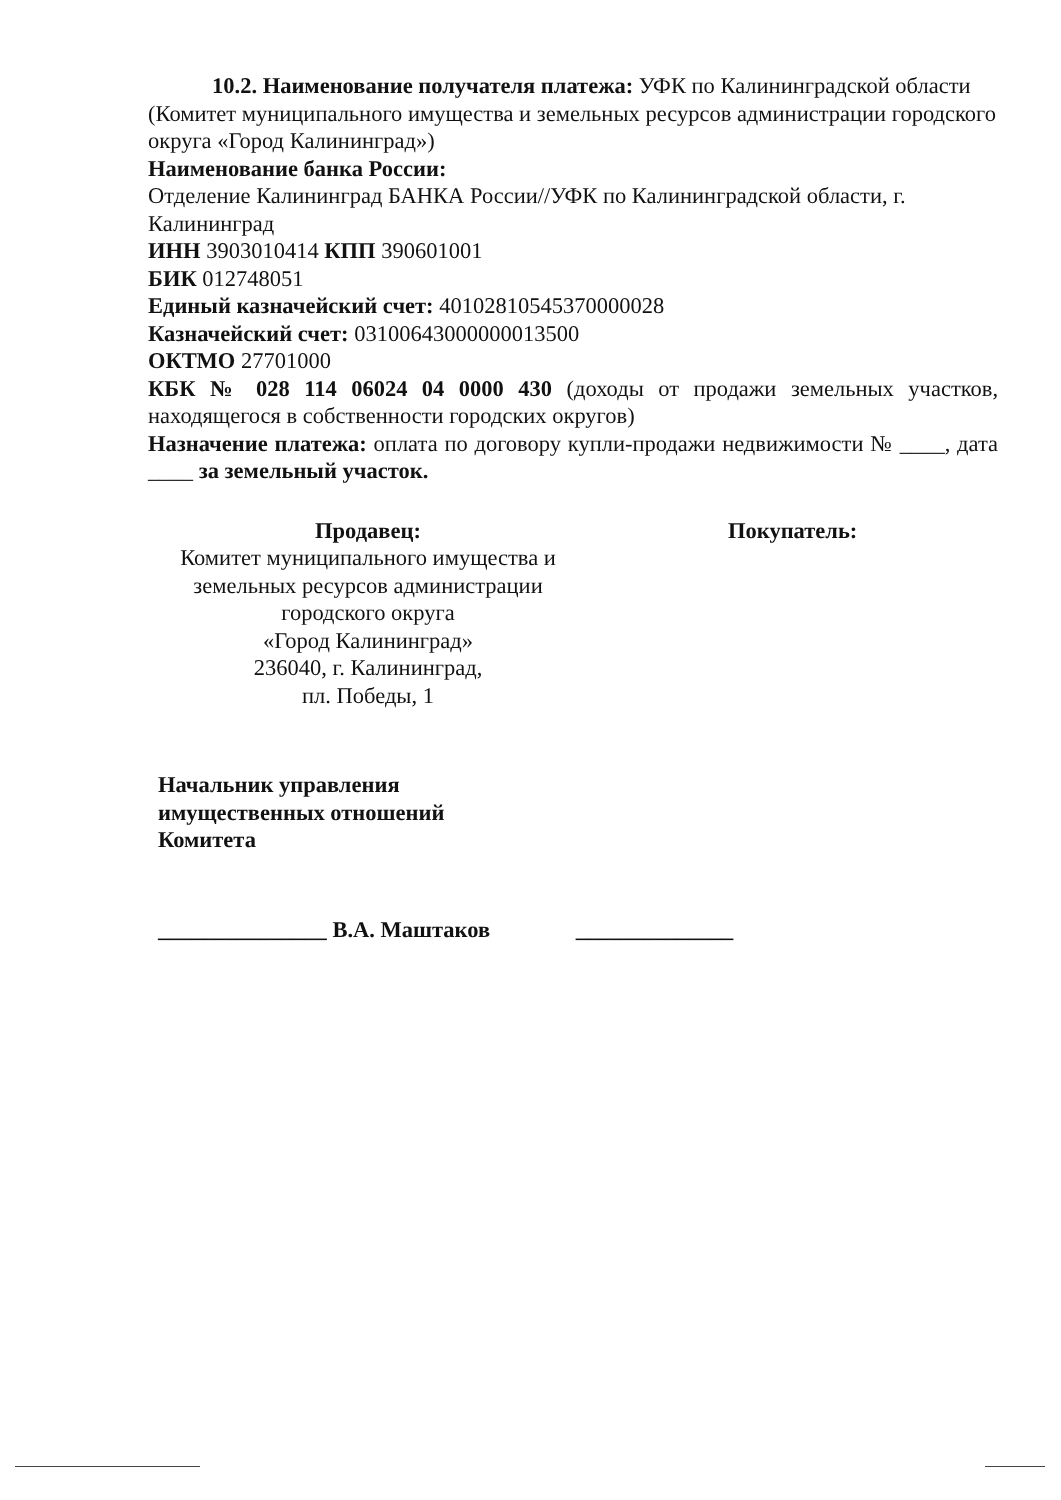10.2. Наименование получателя платежа: УФК по Калининградской области
(Комитет муниципального имущества и земельных ресурсов администрации городского округа «Город Калининград»)
Наименование банка России:
Отделение Калининград БАНКА России//УФК по Калининградской области, г. Калининград
ИНН 3903010414 КПП 390601001
БИК 012748051
Единый казначейский счет: 40102810545370000028
Казначейский счет: 03100643000000013500
ОКТМО 27701000
КБК № 028 114 06024 04 0000 430 (доходы от продажи земельных участков, находящегося в собственности городских округов)
Назначение платежа: оплата по договору купли-продажи недвижимости № ____, дата ____ за земельный участок.
Продавец:
Комитет муниципального имущества и
земельных ресурсов администрации
городского округа
«Город Калининград»
236040, г. Калининград,
пл. Победы, 1
Покупатель:
Начальник управления
имущественных отношений
Комитета
_______________ В.А. Маштаков ______________